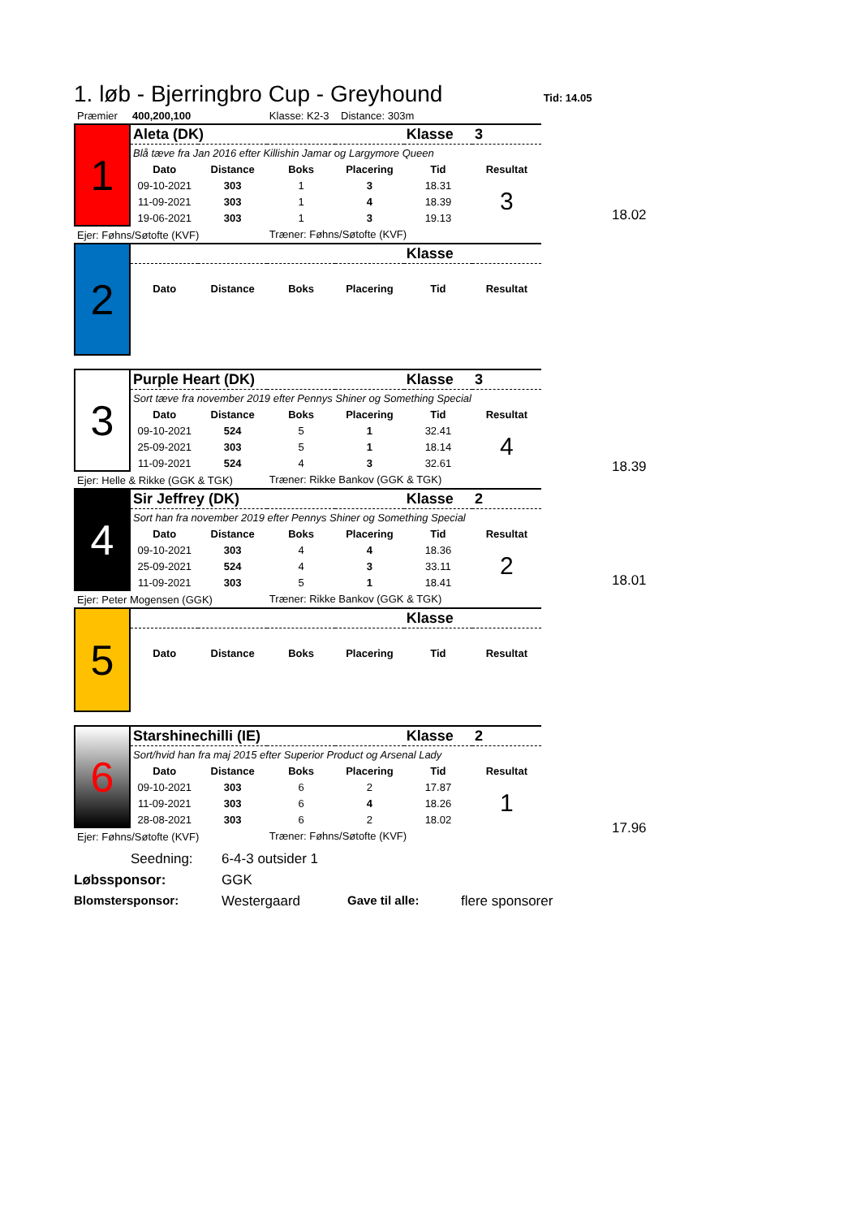1. løb - Bjerringbro Cup - Greyhound
Tid: 14.05
| Præmier | 400,200,100 | | Klasse: K2-3 Distance: 303m | | | |
| 1 | Aleta (DK) | | | | Klasse | 3 |
| | Blå tæve fra Jan 2016 efter Killishin Jamar og Largymore Queen | | | | | |
| | Dato | Distance | Boks | Placering | Tid | Resultat |
| | 09-10-2021 | 303 | 1 | 3 | 18.31 | 3 |
| | 11-09-2021 | 303 | 1 | 4 | 18.39 | |
| | 19-06-2021 | 303 | 1 | 3 | 19.13 | |
| Ejer: Føhns/Søtofte (KVF) | | | Træner: Føhns/Søtofte (KVF) | | | |
| 2 | | | | | Klasse | |
| | Dato | Distance | Boks | Placering | Tid | Resultat |
| 3 | Purple Heart (DK) | | | | Klasse | 3 |
| | Sort tæve fra november 2019 efter Pennys Shiner og Something Special | | | | | |
| | Dato | Distance | Boks | Placering | Tid | Resultat |
| | 09-10-2021 | 524 | 5 | 1 | 32.41 | 4 |
| | 25-09-2021 | 303 | 5 | 1 | 18.14 | |
| | 11-09-2021 | 524 | 4 | 3 | 32.61 | |
| Ejer: Helle & Rikke (GGK & TGK) | | | Træner: Rikke Bankov (GGK & TGK) | | | |
| 4 | Sir Jeffrey (DK) | | | | Klasse | 2 |
| | Sort han fra november 2019 efter Pennys Shiner og Something Special | | | | | |
| | Dato | Distance | Boks | Placering | Tid | Resultat |
| | 09-10-2021 | 303 | 4 | 4 | 18.36 | 2 |
| | 25-09-2021 | 524 | 4 | 3 | 33.11 | |
| | 11-09-2021 | 303 | 5 | 1 | 18.41 | |
| Ejer: Peter Mogensen (GGK) | | | Træner: Rikke Bankov (GGK & TGK) | | | |
| 5 | | | | | Klasse | |
| | Dato | Distance | Boks | Placering | Tid | Resultat |
| 6 | Starshinechilli (IE) | | | | Klasse | 2 |
| | Sort/hvid han fra maj 2015 efter Superior Product og Arsenal Lady | | | | | |
| | Dato | Distance | Boks | Placering | Tid | Resultat |
| | 09-10-2021 | 303 | 6 | 2 | 17.87 | 1 |
| | 11-09-2021 | 303 | 6 | 4 | 18.26 | |
| | 28-08-2021 | 303 | 6 | 2 | 18.02 | |
| Ejer: Føhns/Søtofte (KVF) | | | Træner: Føhns/Søtofte (KVF) | | | |
18.02
18.39
18.01
17.96
Seedning: 6-4-3 outsider 1
Løbssponsor: GGK
Blomstersponsor: Westergaard Gave til alle: flere sponsorer